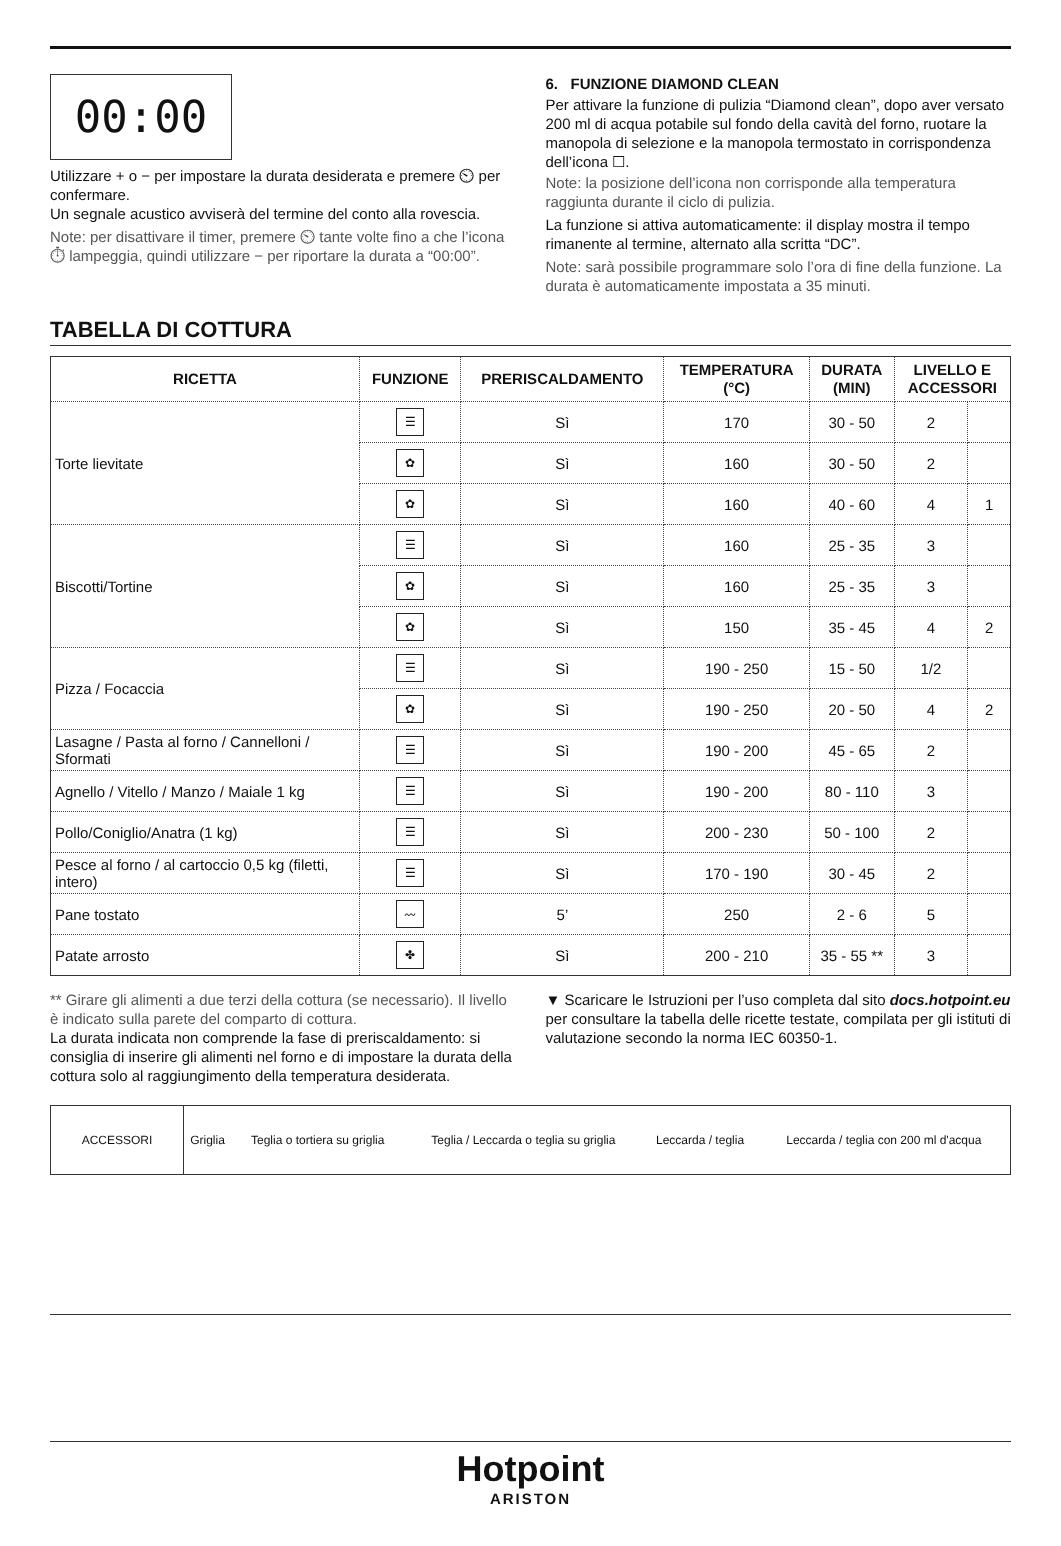00:00
Utilizzare + o − per impostare la durata desiderata e premere ⏲ per confermare.
Un segnale acustico avviserà del termine del conto alla rovescia.
Note: per disattivare il timer, premere ⏲ tante volte fino a che l’icona ⏱ lampeggia, quindi utilizzare − per riportare la durata a “00:00”.
6. FUNZIONE DIAMOND CLEAN
Per attivare la funzione di pulizia “Diamond clean”, dopo aver versato 200 ml di acqua potabile sul fondo della cavità del forno, ruotare la manopola di selezione e la manopola termostato in corrispondenza dell’icona ☐.
Note: la posizione dell’icona non corrisponde alla temperatura raggiunta durante il ciclo di pulizia.
La funzione si attiva automaticamente: il display mostra il tempo rimanente al termine, alternato alla scritta “DC”.
Note: sarà possibile programmare solo l’ora di fine della funzione. La durata è automaticamente impostata a 35 minuti.
TABELLA DI COTTURA
| RICETTA | FUNZIONE | PRERISCALDAMENTO | TEMPERATURA (°C) | DURATA (MIN) | LIVELLO E ACCESSORI | |
| --- | --- | --- | --- | --- | --- | --- |
| Torte lievitate | ☰ | Sì | 170 | 30 - 50 | 2 | |
| | ✿ | Sì | 160 | 30 - 50 | 2 | |
| | ✿ | Sì | 160 | 40 - 60 | 4 | 1 |
| Biscotti/Tortine | ☰ | Sì | 160 | 25 - 35 | 3 | |
| | ✿ | Sì | 160 | 25 - 35 | 3 | |
| | ✿ | Sì | 150 | 35 - 45 | 4 | 2 |
| Pizza / Focaccia | ☰ | Sì | 190 - 250 | 15 - 50 | 1/2 | |
| | ✿ | Sì | 190 - 250 | 20 - 50 | 4 | 2 |
| Lasagne / Pasta al forno / Cannelloni / Sformati | ☰ | Sì | 190 - 200 | 45 - 65 | 2 | |
| Agnello / Vitello / Manzo / Maiale 1 kg | ☰ | Sì | 190 - 200 | 80 - 110 | 3 | |
| Pollo/Coniglio/Anatra (1 kg) | ☰ | Sì | 200 - 230 | 50 - 100 | 2 | |
| Pesce al forno / al cartoccio 0,5 kg (filetti, intero) | ☰ | Sì | 170 - 190 | 30 - 45 | 2 | |
| Pane tostato | 〰 | 5’ | 250 | 2 - 6 | 5 | |
| Patate arrosto | ✤ | Sì | 200 - 210 | 35 - 55 ** | 3 | |
** Girare gli alimenti a due terzi della cottura (se necessario). Il livello è indicato sulla parete del comparto di cottura.
La durata indicata non comprende la fase di preriscaldamento: si consiglia di inserire gli alimenti nel forno e di impostare la durata della cottura solo al raggiungimento della temperatura desiderata.
▼ Scaricare le Istruzioni per l’uso completa dal sito docs.hotpoint.eu per consultare la tabella delle ricette testate, compilata per gli istituti di valutazione secondo la norma IEC 60350-1.
| ACCESSORI | Griglia | Teglia o tortiera su griglia | Teglia / Leccarda o teglia su griglia | Leccarda / teglia | Leccarda / teglia con 200 ml d'acqua |
Hotpoint
ARISTON